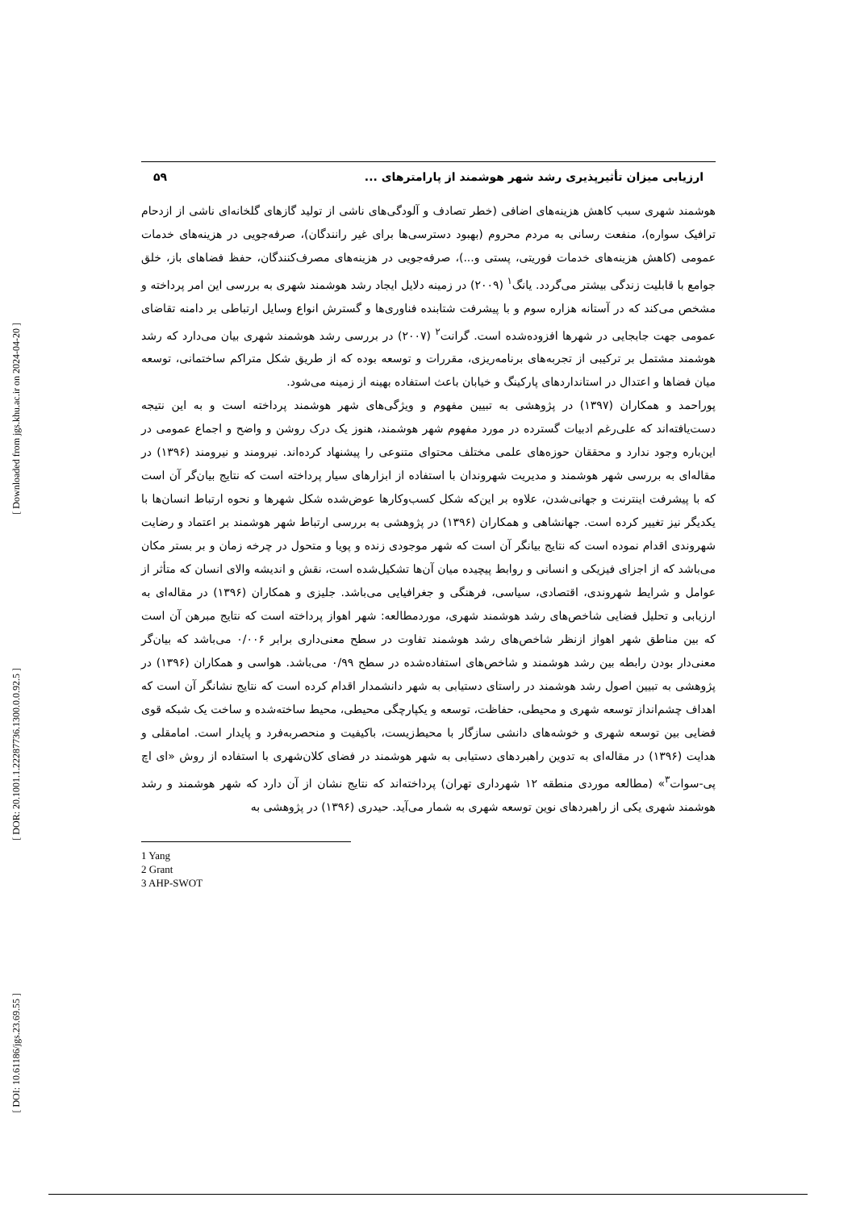[ Downloaded from jgs.khu.ac.ir on 2024-04-20 ]
[ DOR: 20.1001.1.22287736.1300.0.0.92.5 ]
[ DOI: 10.61186/jgs.23.69.55 ]
ارزیابی میزان تأثیرپذیری رشد شهر هوشمند از پارامترهای ... ۵۹
هوشمند شهری سبب کاهش هزینه‌های اضافی (خطر تصادف و آلودگی‌های ناشی از تولید گازهای گلخانه‌ای ناشی از ازدحام ترافیک سواره)، منفعت رسانی به مردم محروم (بهبود دسترسی‌ها برای غیر رانندگان)، صرفه‌جویی در هزینه‌های خدمات عمومی (کاهش هزینه‌های خدمات فوریتی، پستی و...)، صرفه‌جویی در هزینه‌های مصرف‌کنندگان، حفظ فضاهای باز، خلق جوامع با قابلیت زندگی بیشتر می‌گردد. یانگ<sup>۱</sup> (۲۰۰۹) در زمینه دلایل ایجاد رشد هوشمند شهری به بررسی این امر پرداخته و مشخص می‌کند که در آستانه هزاره سوم و با پیشرفت شتابنده فناوری‌ها و گسترش انواع وسایل ارتباطی بر دامنه تقاضای عمومی جهت جابجایی در شهرها افزوده‌شده است. گرانت<sup>۲</sup> (۲۰۰۷) در بررسی رشد هوشمند شهری بیان می‌دارد که رشد هوشمند مشتمل بر ترکیبی از تجربه‌های برنامه‌ریزی، مقررات و توسعه بوده که از طریق شکل متراکم ساختمانی، توسعه میان فضاها و اعتدال در استانداردهای پارکینگ و خیابان باعث استفاده بهینه از زمینه می‌شود.
پوراحمد و همکاران (۱۳۹۷) در پژوهشی به تبیین مفهوم و ویژگی‌های شهر هوشمند پرداخته است و به این نتیجه دست‌یافته‌اند که علی‌رغم ادبیات گسترده در مورد مفهوم شهر هوشمند، هنوز یک درک روشن و واضح و اجماع عمومی در این‌باره وجود ندارد و محققان حوزه‌های علمی مختلف محتوای متنوعی را پیشنهاد کرده‌اند. نیرومند و نیرومند (۱۳۹۶) در مقاله‌ای به بررسی شهر هوشمند و مدیریت شهروندان با استفاده از ابزارهای سیار پرداخته است که نتایج بیان‌گر آن است که با پیشرفت اینترنت و جهانی‌شدن، علاوه بر این‌که شکل کسب‌وکارها عوض‌شده شکل شهرها و نحوه ارتباط انسان‌ها با یکدیگر نیز تغییر کرده است. جهانشاهی و همکاران (۱۳۹۶) در پژوهشی به بررسی ارتباط شهر هوشمند بر اعتماد و رضایت شهروندی اقدام نموده است که نتایج بیانگر آن است که شهر موجودی زنده و پویا و متحول در چرخه زمان و بر بستر مکان می‌باشد که از اجزای فیزیکی و انسانی و روابط پیچیده میان آن‌ها تشکیل‌شده است، نقش و اندیشه والای انسان که متأثر از عوامل و شرایط شهروندی، اقتصادی، سیاسی، فرهنگی و جغرافیایی می‌باشد. جلیزی و همکاران (۱۳۹۶) در مقاله‌ای به ارزیابی و تحلیل فضایی شاخص‌های رشد هوشمند شهری، موردمطالعه: شهر اهواز پرداخته است که نتایج مبرهن آن است که بین مناطق شهر اهواز ازنظر شاخص‌های رشد هوشمند تفاوت در سطح معنی‌داری برابر ۰/۰۰۶ می‌باشد که بیان‌گر معنی‌دار بودن رابطه بین رشد هوشمند و شاخص‌های استفاده‌شده در سطح ۰/۹۹ می‌باشد. هواسی و همکاران (۱۳۹۶) در پژوهشی به تبیین اصول رشد هوشمند در راستای دستیابی به شهر دانشمدار اقدام کرده است که نتایج نشانگر آن است که اهداف چشم‌انداز توسعه شهری و محیطی، حفاظت، توسعه و یکپارچگی محیطی، محیط ساخته‌شده و ساخت یک شبکه قوی فضایی بین توسعه شهری و خوشه‌های دانشی سازگار با محیط‌زیست، باکیفیت و منحصربه‌فرد و پایدار است. امامقلی و هدایت (۱۳۹۶) در مقاله‌ای به تدوین راهبردهای دستیابی به شهر هوشمند در فضای کلان‌شهری با استفاده از روش «ای اچ پی-سوات<sup>۳</sup>» (مطالعه موردی منطقه ۱۲ شهرداری تهران) پرداخته‌اند که نتایج نشان از آن دارد که شهر هوشمند و رشد هوشمند شهری یکی از راهبردهای نوین توسعه شهری به شمار می‌آید. حیدری (۱۳۹۶) در پژوهشی به
1 Yang
2 Grant
3 AHP-SWOT